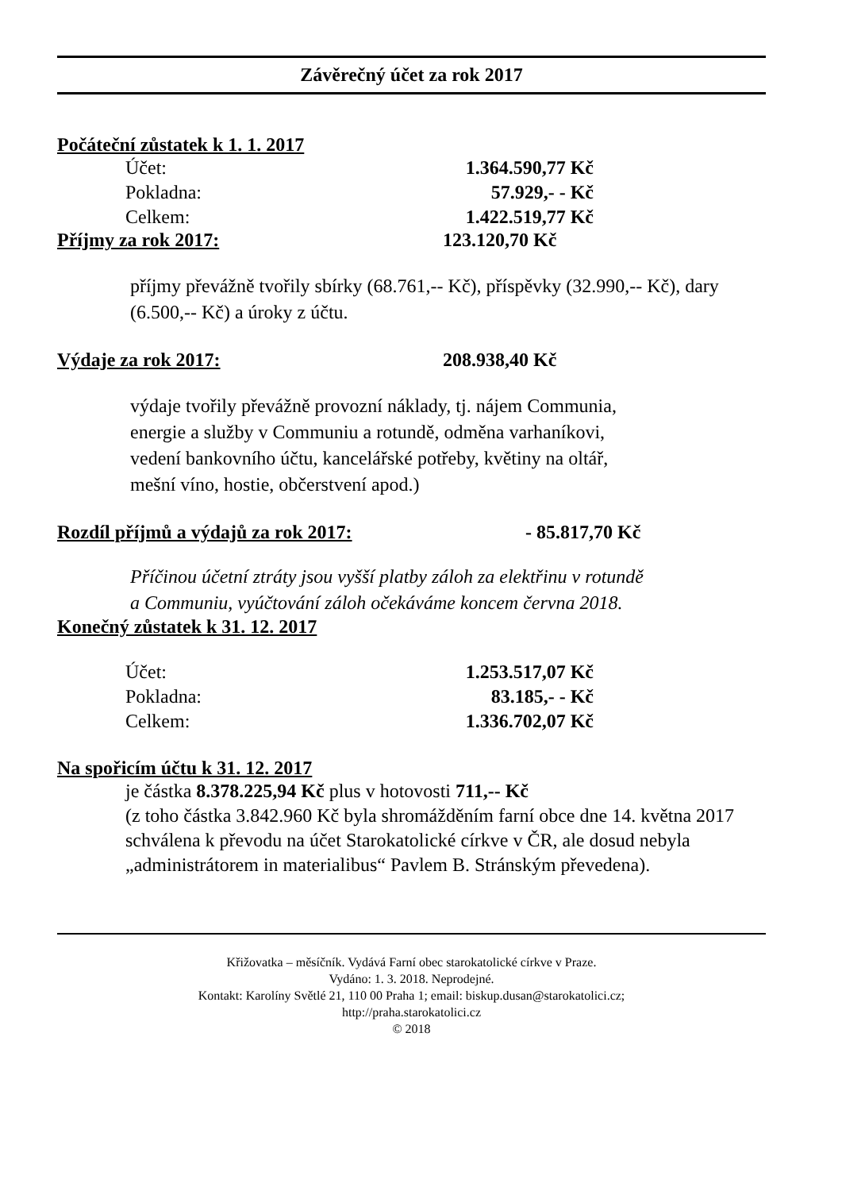Závěrečný účet za rok 2017
Počáteční zůstatek k 1. 1. 2017
| Účet: | 1.364.590,77 Kč |
| Pokladna: | 57.929,- - Kč |
| Celkem: | 1.422.519,77 Kč |
Příjmy za rok 2017: 123.120,70 Kč
příjmy převážně tvořily sbírky (68.761,-- Kč), příspěvky (32.990,-- Kč), dary (6.500,-- Kč) a úroky z účtu.
Výdaje za rok 2017: 208.938,40 Kč
výdaje tvořily převážně provozní náklady, tj. nájem Communia,
energie a služby v Communiu a rotundě, odměna varhaníkovi,
vedení bankovního účtu, kancelářské potřeby, květiny na oltář,
mešní víno, hostie, občerstvení apod.)
Rozdíl příjmů a výdajů za rok 2017: - 85.817,70 Kč
Příčinou účetní ztráty jsou vyšší platby záloh za elektřinu v rotundě
a Communiu, vyúčtování záloh očekáváme koncem června 2018.
Konečný zůstatek k 31. 12. 2017
| Účet: | 1.253.517,07 Kč |
| Pokladna: | 83.185,- - Kč |
| Celkem: | 1.336.702,07 Kč |
Na spořicím účtu k 31. 12. 2017
je částka 8.378.225,94 Kč plus v hotovosti 711,-- Kč
(z toho částka 3.842.960 Kč byla shromážděním farní obce dne 14. května 2017 schválena k převodu na účet Starokatolické církve v ČR, ale dosud nebyla „administrátorem in materialibus“ Pavlem B. Stránským převedena).
Křižovatka – měsíčník. Vydává Farní obec starokatolické církve v Praze.
Vydáno: 1. 3. 2018. Neprodejné.
Kontakt: Karolíny Světlé 21, 110 00 Praha 1; email: biskup.dusan@starokatolici.cz;
http://praha.starokatolici.cz
© 2018